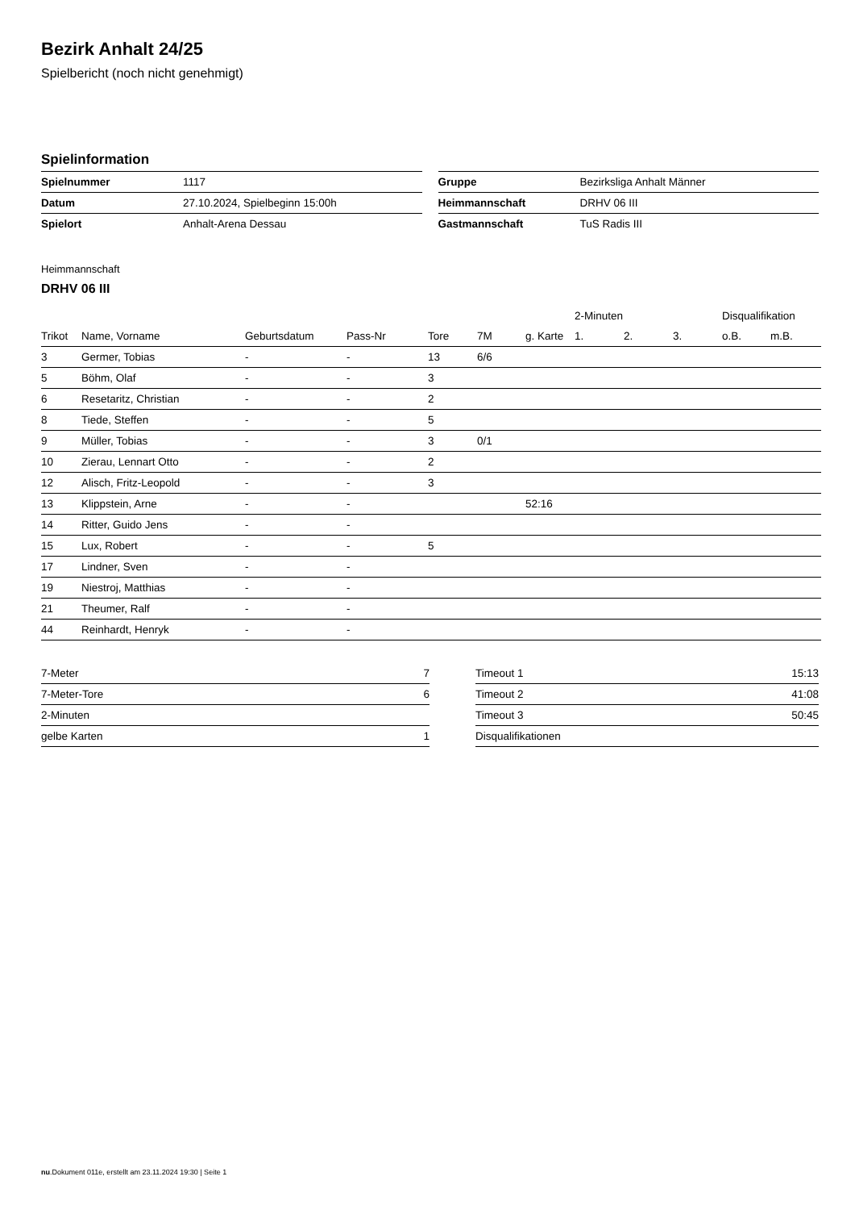Bezirk Anhalt 24/25
Spielbericht (noch nicht genehmigt)
Spielinformation
| Spielnummer | 1117 |
| Datum | 27.10.2024, Spielbeginn 15:00h |
| Spielort | Anhalt-Arena Dessau |
| Gruppe | Bezirksliga Anhalt Männer |
| Heimmannschaft | DRHV 06 III |
| Gastmannschaft | TuS Radis III |
Heimmannschaft
DRHV 06 III
| | | | | | | | 2-Minuten | | | Disqualifikation | |
| --- | --- | --- | --- | --- | --- | --- | --- | --- | --- | --- | --- |
| Trikot | Name, Vorname | Geburtsdatum | Pass-Nr | Tore | 7M | g. Karte | 1. | 2. | 3. | o.B. | m.B. |
| 3 | Germer, Tobias | - | - | 13 | 6/6 | | | | | | |
| 5 | Böhm, Olaf | - | - | 3 | | | | | | | |
| 6 | Resetaritz, Christian | - | - | 2 | | | | | | | |
| 8 | Tiede, Steffen | - | - | 5 | | | | | | | |
| 9 | Müller, Tobias | - | - | 3 | 0/1 | | | | | | |
| 10 | Zierau, Lennart Otto | - | - | 2 | | | | | | | |
| 12 | Alisch, Fritz-Leopold | - | - | 3 | | | | | | | |
| 13 | Klippstein, Arne | - | - | | | 52:16 | | | | | |
| 14 | Ritter, Guido Jens | - | - | | | | | | | | |
| 15 | Lux, Robert | - | - | 5 | | | | | | | |
| 17 | Lindner, Sven | - | - | | | | | | | | |
| 19 | Niestroj, Matthias | - | - | | | | | | | | |
| 21 | Theumer, Ralf | - | - | | | | | | | | |
| 44 | Reinhardt, Henryk | - | - | | | | | | | | |
| 7-Meter | 7 |
| 7-Meter-Tore | 6 |
| 2-Minuten | |
| gelbe Karten | 1 |
| Timeout 1 | 15:13 |
| Timeout 2 | 41:08 |
| Timeout 3 | 50:45 |
| Disqualifikationen | |
nu.Dokument 011e, erstellt am 23.11.2024 19:30 | Seite 1